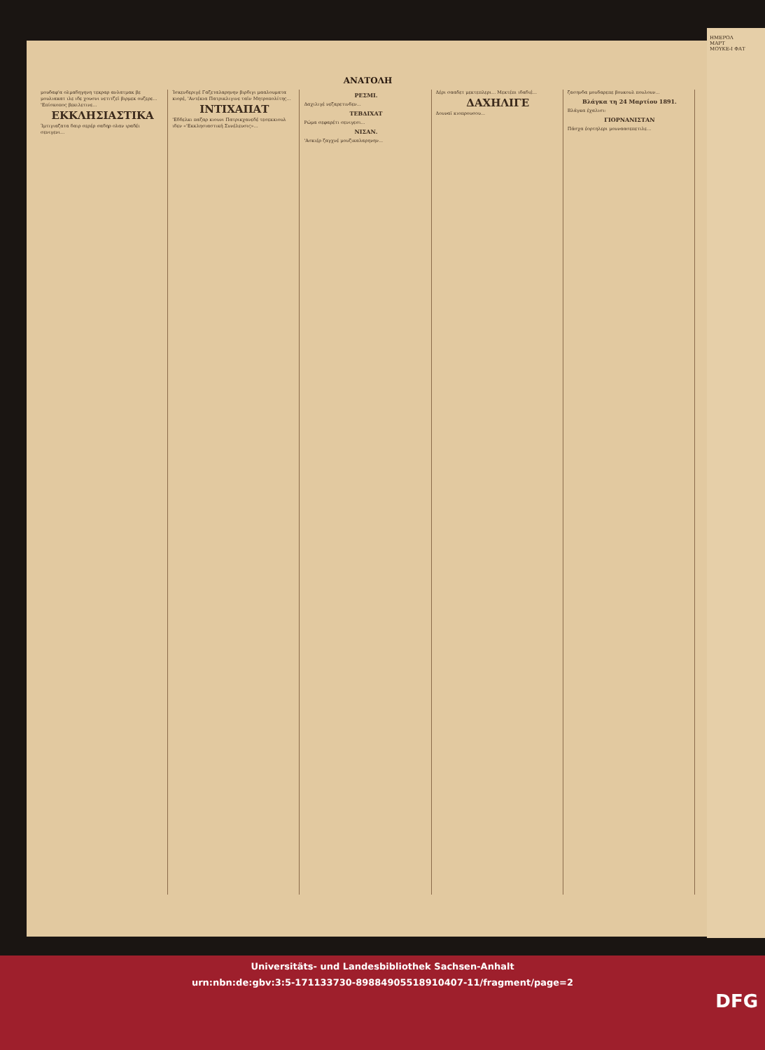ΑΝΑΤΟΛΗ
μουδαφ'α ολμαδηγηνη τεκραρ ανλατμακ βε μουλιακατ ιλε ιδε χουσνι νετιτζεϊ βιρμεκ ουζερε... 'Επίσκοπος βεκιλετινε...
ΕΚΚΛΗΣΙΑΣΤΙΚΑ
Ίμτιγιαζατα δαιρ σερέρ σαδηρ ολαν ιραδέι σενιγενι...
Ίσκενδεριγέ Γαζεταλαρηνην βιρδιγι μααλουματα κιορέ, 'Αντέκια Πατρικλιγινε ταϊν Μητροπολίτης...
ΙΝΤΙΧΑΠΑΤ
'Εδδελκι παζαρ κιουνι Πατρικχανεδέ τεσεκκιουλ ιδεν «'Εκκλησιαστική Συνέλευσις»...
ΡΕΣΜΙ.
Δαχιλιγέ νεζαρετινδεν...
ΤΕΒΔΙΧΑΤ
Ρώμα σεφαρέτι σενιγεσι...
ΝΙΣΑΝ.
'Ασκιέρ ζαγχνέ μουζικαλαρηνην...
Δέρι σααδετ μεκτεπλερι... Μεκτέπι ιδαδιέ...
ΔΑΧΗΛΙΓΕ
Δουναϊ κιοπρουσου...
ζασηνδα μουδαρεπε βουκουλ πουλουν...
Βλάγκα τη 24 Μαρτίου 1891.
Βλάγκα έχαλισι:
ΓΙΟΡΝΑΝΙΣΤΑΝ
Πάσχα έορτηλερι μουναασεπετιλε...
ΗΜΕΡΟΛ
ΜΑΡΤ
ΜΟΥΚΕ-Ι ΦΑΤ
Universitäts- und Landesbibliothek Sachsen-Anhalt
urn:nbn:de:gbv:3:5-171133730-8988490551891040​7-11/fragment/page=2
DFG